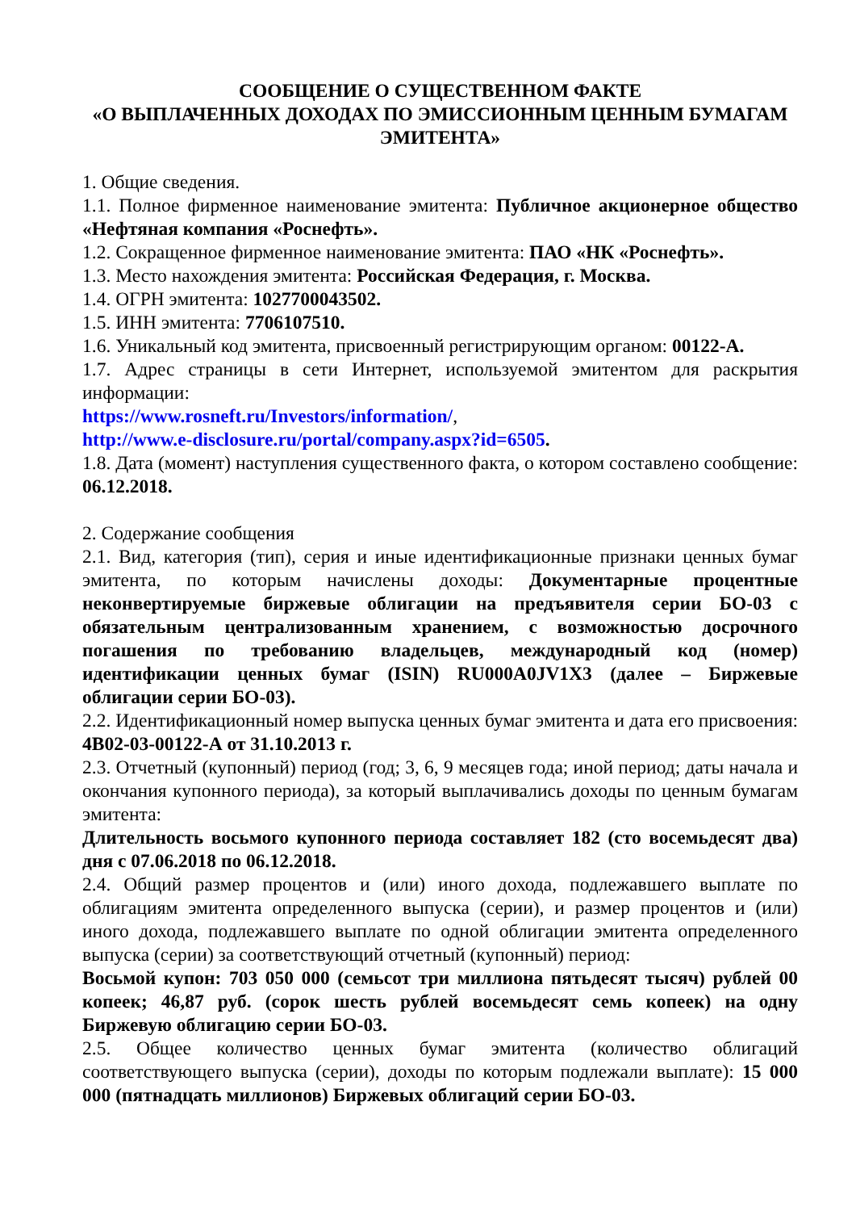СООБЩЕНИЕ О СУЩЕСТВЕННОМ ФАКТЕ
«О ВЫПЛАЧЕННЫХ ДОХОДАХ ПО ЭМИССИОННЫМ ЦЕННЫМ БУМАГАМ ЭМИТЕНТА»
1. Общие сведения.
1.1. Полное фирменное наименование эмитента: Публичное акционерное общество «Нефтяная компания «Роснефть».
1.2. Сокращенное фирменное наименование эмитента: ПАО «НК «Роснефть».
1.3. Место нахождения эмитента: Российская Федерация, г. Москва.
1.4. ОГРН эмитента: 1027700043502.
1.5. ИНН эмитента: 7706107510.
1.6. Уникальный код эмитента, присвоенный регистрирующим органом: 00122-A.
1.7. Адрес страницы в сети Интернет, используемой эмитентом для раскрытия информации:
https://www.rosneft.ru/Investors/information/,
http://www.e-disclosure.ru/portal/company.aspx?id=6505.
1.8. Дата (момент) наступления существенного факта, о котором составлено сообщение: 06.12.2018.
2. Содержание сообщения
2.1. Вид, категория (тип), серия и иные идентификационные признаки ценных бумаг эмитента, по которым начислены доходы: Документарные процентные неконвертируемые биржевые облигации на предъявителя серии БО-03 с обязательным централизованным хранением, с возможностью досрочного погашения по требованию владельцев, международный код (номер) идентификации ценных бумаг (ISIN) RU000A0JV1X3 (далее – Биржевые облигации серии БО-03).
2.2. Идентификационный номер выпуска ценных бумаг эмитента и дата его присвоения: 4В02-03-00122-А от 31.10.2013 г.
2.3. Отчетный (купонный) период (год; 3, 6, 9 месяцев года; иной период; даты начала и окончания купонного периода), за который выплачивались доходы по ценным бумагам эмитента:
Длительность восьмого купонного периода составляет 182 (сто восемьдесят два) дня с 07.06.2018 по 06.12.2018.
2.4. Общий размер процентов и (или) иного дохода, подлежавшего выплате по облигациям эмитента определенного выпуска (серии), и размер процентов и (или) иного дохода, подлежавшего выплате по одной облигации эмитента определенного выпуска (серии) за соответствующий отчетный (купонный) период:
Восьмой купон: 703 050 000 (семьсот три миллиона пятьдесят тысяч) рублей 00 копеек; 46,87 руб. (сорок шесть рублей восемьдесят семь копеек) на одну Биржевую облигацию серии БО-03.
2.5. Общее количество ценных бумаг эмитента (количество облигаций соответствующего выпуска (серии), доходы по которым подлежали выплате): 15 000 000 (пятнадцать миллионов) Биржевых облигаций серии БО-03.